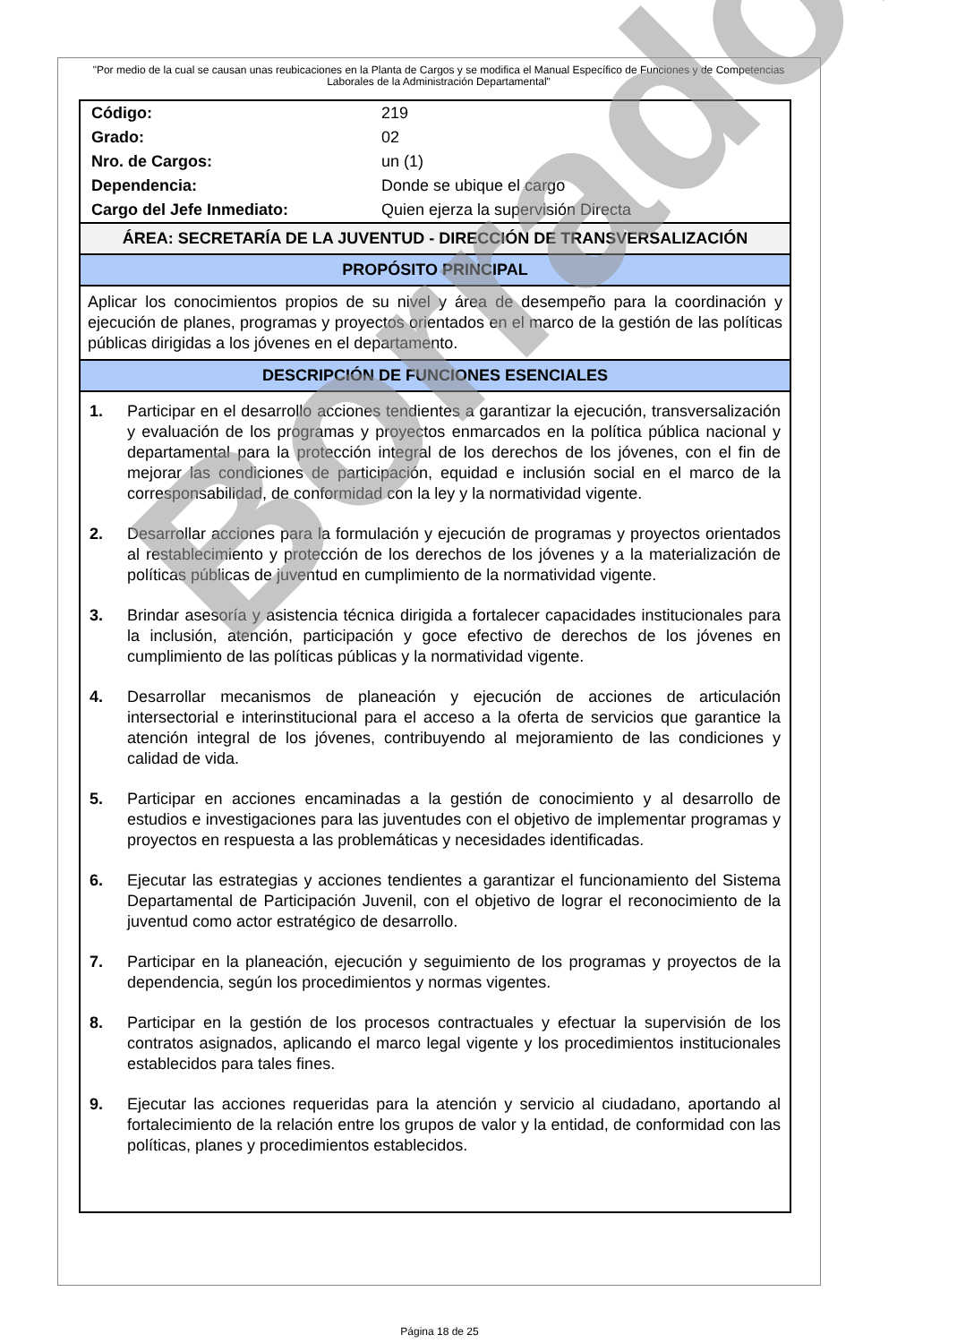"Por medio de la cual se causan unas reubicaciones en la Planta de Cargos y se modifica el Manual Específico de Funciones y de Competencias Laborales de la Administración Departamental"
| Código: | 219 |
| Grado: | 02 |
| Nro. de Cargos: | un (1) |
| Dependencia: | Donde se ubique el cargo |
| Cargo del Jefe Inmediato: | Quien ejerza la supervisión Directa |
ÁREA: SECRETARÍA DE LA JUVENTUD - DIRECCIÓN DE TRANSVERSALIZACIÓN
PROPÓSITO PRINCIPAL
Aplicar los conocimientos propios de su nivel y área de desempeño para la coordinación y ejecución de planes, programas y proyectos orientados en el marco de la gestión de las políticas públicas dirigidas a los jóvenes en el departamento.
DESCRIPCIÓN DE FUNCIONES ESENCIALES
1. Participar en el desarrollo acciones tendientes a garantizar la ejecución, transversalización y evaluación de los programas y proyectos enmarcados en la política pública nacional y departamental para la protección integral de los derechos de los jóvenes, con el fin de mejorar las condiciones de participación, equidad e inclusión social en el marco de la corresponsabilidad, de conformidad con la ley y la normatividad vigente.
2. Desarrollar acciones para la formulación y ejecución de programas y proyectos orientados al restablecimiento y protección de los derechos de los jóvenes y a la materialización de políticas públicas de juventud en cumplimiento de la normatividad vigente.
3. Brindar asesoría y asistencia técnica dirigida a fortalecer capacidades institucionales para la inclusión, atención, participación y goce efectivo de derechos de los jóvenes en cumplimiento de las políticas públicas y la normatividad vigente.
4. Desarrollar mecanismos de planeación y ejecución de acciones de articulación intersectorial e interinstitucional para el acceso a la oferta de servicios que garantice la atención integral de los jóvenes, contribuyendo al mejoramiento de las condiciones y calidad de vida.
5. Participar en acciones encaminadas a la gestión de conocimiento y al desarrollo de estudios e investigaciones para las juventudes con el objetivo de implementar programas y proyectos en respuesta a las problemáticas y necesidades identificadas.
6. Ejecutar las estrategias y acciones tendientes a garantizar el funcionamiento del Sistema Departamental de Participación Juvenil, con el objetivo de lograr el reconocimiento de la juventud como actor estratégico de desarrollo.
7. Participar en la planeación, ejecución y seguimiento de los programas y proyectos de la dependencia, según los procedimientos y normas vigentes.
8. Participar en la gestión de los procesos contractuales y efectuar la supervisión de los contratos asignados, aplicando el marco legal vigente y los procedimientos institucionales establecidos para tales fines.
9. Ejecutar las acciones requeridas para la atención y servicio al ciudadano, aportando al fortalecimiento de la relación entre los grupos de valor y la entidad, de conformidad con las políticas, planes y procedimientos establecidos.
Borrador
Página 18 de 25